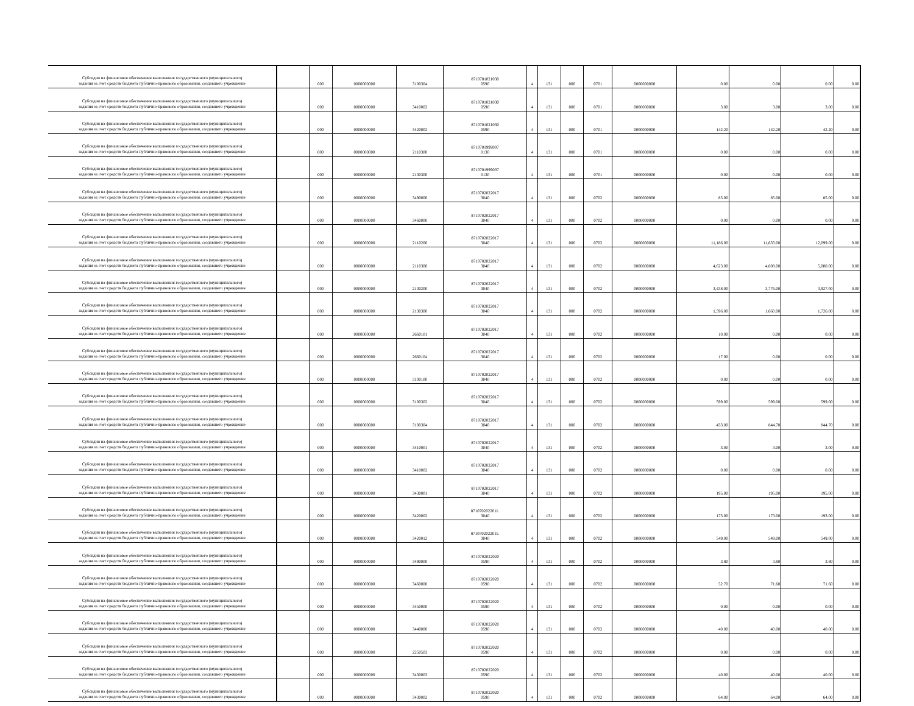| Субсидии на финансовое обеспечение выполнения государственного (муниципального) задания за счет средств бюджета публично-правового образования, создавшего учреждение | | 000 | 0000000000 | 3100304 | 8710701021030 0590 | 4 | 131 | 000 | 0701 | 0000000000 | 0.00 | 0.00 | 0.00 | 0.00 |
| Субсидии на финансовое обеспечение выполнения государственного (муниципального) задания за счет средств бюджета публично-правового образования, создавшего учреждение | | 000 | 0000000000 | 3410002 | 8710701021030 0590 | 4 | 131 | 000 | 0701 | 0000000000 | 3.00 | 3.00 | 3.00 | 0.00 |
| Субсидии на финансовое обеспечение выполнения государственного (муниципального) задания за счет средств бюджета публично-правового образования, создавшего учреждение | | 000 | 0000000000 | 3420002 | 8710701021030 0590 | 4 | 131 | 000 | 0701 | 0000000000 | 142.20 | 142.20 | 42.20 | 0.00 |
| Субсидии на финансовое обеспечение выполнения государственного (муниципального) задания за счет средств бюджета публично-правового образования, создавшего учреждение | | 000 | 0000000000 | 2110300 | 8710701999007 0130 | 4 | 131 | 000 | 0701 | 0000000000 | 0.00 | 0.00 | 0.00 | 0.00 |
| Субсидии на финансовое обеспечение выполнения государственного (муниципального) задания за счет средств бюджета публично-правового образования, создавшего учреждение | | 000 | 0000000000 | 2130300 | 8710701999007 0130 | 4 | 131 | 000 | 0701 | 0000000000 | 0.00 | 0.00 | 0.00 | 0.00 |
| Субсидии на финансовое обеспечение выполнения государственного (муниципального) задания за счет средств бюджета публично-правового образования, создавшего учреждение | | 000 | 0000000000 | 3490000 | 8710702022017 3040 | 4 | 131 | 000 | 0702 | 0000000000 | 85.00 | 85.00 | 85.00 | 0.00 |
| Субсидии на финансовое обеспечение выполнения государственного (муниципального) задания за счет средств бюджета публично-правового образования, создавшего учреждение | | 000 | 0000000000 | 3460000 | 8710702022017 3040 | 4 | 131 | 000 | 0702 | 0000000000 | 0.00 | 0.00 | 0.00 | 0.00 |
| Субсидии на финансовое обеспечение выполнения государственного (муниципального) задания за счет средств бюджета публично-правового образования, создавшего учреждение | | 000 | 0000000000 | 2110200 | 8710702022017 3040 | 4 | 131 | 000 | 0702 | 0000000000 | 11,186.00 | 11,633.00 | 12,099.00 | 0.00 |
| Субсидии на финансовое обеспечение выполнения государственного (муниципального) задания за счет средств бюджета публично-правового образования, создавшего учреждение | | 000 | 0000000000 | 2110300 | 8710702022017 3040 | 4 | 131 | 000 | 0702 | 0000000000 | 4,623.00 | 4,808.00 | 5,000.00 | 0.00 |
| Субсидии на финансовое обеспечение выполнения государственного (муниципального) задания за счет средств бюджета публично-правового образования, создавшего учреждение | | 000 | 0000000000 | 2130200 | 8710702022017 3040 | 4 | 131 | 000 | 0702 | 0000000000 | 3,438.00 | 3,776.00 | 3,927.00 | 0.00 |
| Субсидии на финансовое обеспечение выполнения государственного (муниципального) задания за счет средств бюджета публично-правового образования, создавшего учреждение | | 000 | 0000000000 | 2130300 | 8710702022017 3040 | 4 | 131 | 000 | 0702 | 0000000000 | 1,596.00 | 1,660.00 | 1,726.00 | 0.00 |
| Субсидии на финансовое обеспечение выполнения государственного (муниципального) задания за счет средств бюджета публично-правового образования, создавшего учреждение | | 000 | 0000000000 | 2660101 | 8710702022017 3040 | 4 | 131 | 000 | 0702 | 0000000000 | 10.00 | 0.00 | 0.00 | 0.00 |
| Субсидии на финансовое обеспечение выполнения государственного (муниципального) задания за счет средств бюджета публично-правового образования, создавшего учреждение | | 000 | 0000000000 | 2660104 | 8710702022017 3040 | 4 | 131 | 000 | 0702 | 0000000000 | 17.00 | 0.00 | 0.00 | 0.00 |
| Субсидии на финансовое обеспечение выполнения государственного (муниципального) задания за счет средств бюджета публично-правового образования, создавшего учреждение | | 000 | 0000000000 | 3100100 | 8710702022017 3040 | 4 | 131 | 000 | 0702 | 0000000000 | 0.00 | 0.00 | 0.00 | 0.00 |
| Субсидии на финансовое обеспечение выполнения государственного (муниципального) задания за счет средств бюджета публично-правового образования, создавшего учреждение | | 000 | 0000000000 | 3100302 | 8710702022017 3040 | 4 | 131 | 000 | 0702 | 0000000000 | 599.00 | 599.00 | 599.00 | 0.00 |
| Субсидии на финансовое обеспечение выполнения государственного (муниципального) задания за счет средств бюджета публично-правового образования, создавшего учреждение | | 000 | 0000000000 | 3100304 | 8710702022017 3040 | 4 | 131 | 000 | 0702 | 0000000000 | 433.00 | 844.70 | 844.70 | 0.00 |
| Субсидии на финансовое обеспечение выполнения государственного (муниципального) задания за счет средств бюджета публично-правового образования, создавшего учреждение | | 000 | 0000000000 | 3410001 | 8710702022017 3040 | 4 | 131 | 000 | 0702 | 0000000000 | 3.00 | 3.00 | 3.00 | 0.00 |
| Субсидии на финансовое обеспечение выполнения государственного (муниципального) задания за счет средств бюджета публично-правового образования, создавшего учреждение | | 000 | 0000000000 | 3410002 | 8710702022017 3040 | 4 | 131 | 000 | 0702 | 0000000000 | 0.00 | 0.00 | 0.00 | 0.00 |
| Субсидии на финансовое обеспечение выполнения государственного (муниципального) задания за счет средств бюджета публично-правового образования, создавшего учреждение | | 000 | 0000000000 | 3430001 | 8710702022017 3040 | 4 | 131 | 000 | 0702 | 0000000000 | 195.00 | 195.00 | 195.00 | 0.00 |
| Субсидии на финансовое обеспечение выполнения государственного (муниципального) задания за счет средств бюджета публично-правового образования, создавшего учреждение | | 000 | 0000000000 | 3420002 | 871070202201L 3040 | 4 | 131 | 000 | 0702 | 0000000000 | 173.00 | 173.00 | 193.00 | 0.00 |
| Субсидии на финансовое обеспечение выполнения государственного (муниципального) задания за счет средств бюджета публично-правового образования, создавшего учреждение | | 000 | 0000000000 | 3420012 | 871070202201L 3040 | 4 | 131 | 000 | 0702 | 0000000000 | 549.00 | 549.00 | 549.00 | 0.00 |
| Субсидии на финансовое обеспечение выполнения государственного (муниципального) задания за счет средств бюджета публично-правового образования, создавшего учреждение | | 000 | 0000000000 | 3490000 | 8710702022020 0590 | 4 | 131 | 000 | 0702 | 0000000000 | 3.80 | 3.80 | 3.80 | 0.00 |
| Субсидии на финансовое обеспечение выполнения государственного (муниципального) задания за счет средств бюджета публично-правового образования, создавшего учреждение | | 000 | 0000000000 | 3460000 | 8710702022020 0590 | 4 | 131 | 000 | 0702 | 0000000000 | 52.70 | 71.60 | 71.60 | 0.00 |
| Субсидии на финансовое обеспечение выполнения государственного (муниципального) задания за счет средств бюджета публично-правового образования, создавшего учреждение | | 000 | 0000000000 | 3450000 | 8710702022020 0590 | 4 | 131 | 000 | 0702 | 0000000000 | 0.00 | 0.00 | 0.00 | 0.00 |
| Субсидии на финансовое обеспечение выполнения государственного (муниципального) задания за счет средств бюджета публично-правового образования, создавшего учреждение | | 000 | 0000000000 | 3440000 | 8710702022020 0590 | 4 | 131 | 000 | 0702 | 0000000000 | 40.00 | 40.00 | 40.00 | 0.00 |
| Субсидии на финансовое обеспечение выполнения государственного (муниципального) задания за счет средств бюджета публично-правового образования, создавшего учреждение | | 000 | 0000000000 | 2250503 | 8710702022020 0590 | 4 | 131 | 000 | 0702 | 0000000000 | 0.00 | 0.00 | 0.00 | 0.00 |
| Субсидии на финансовое обеспечение выполнения государственного (муниципального) задания за счет средств бюджета публично-правового образования, создавшего учреждение | | 000 | 0000000000 | 3430003 | 8710702022020 0590 | 4 | 131 | 000 | 0702 | 0000000000 | 40.00 | 40.00 | 40.00 | 0.00 |
| Субсидии на финансовое обеспечение выполнения государственного (муниципального) задания за счет средств бюджета публично-правового образования, создавшего учреждение | | 000 | 0000000000 | 3430002 | 8710702022020 0590 | 4 | 131 | 000 | 0702 | 0000000000 | 64.00 | 64.00 | 64.00 | 0.00 |